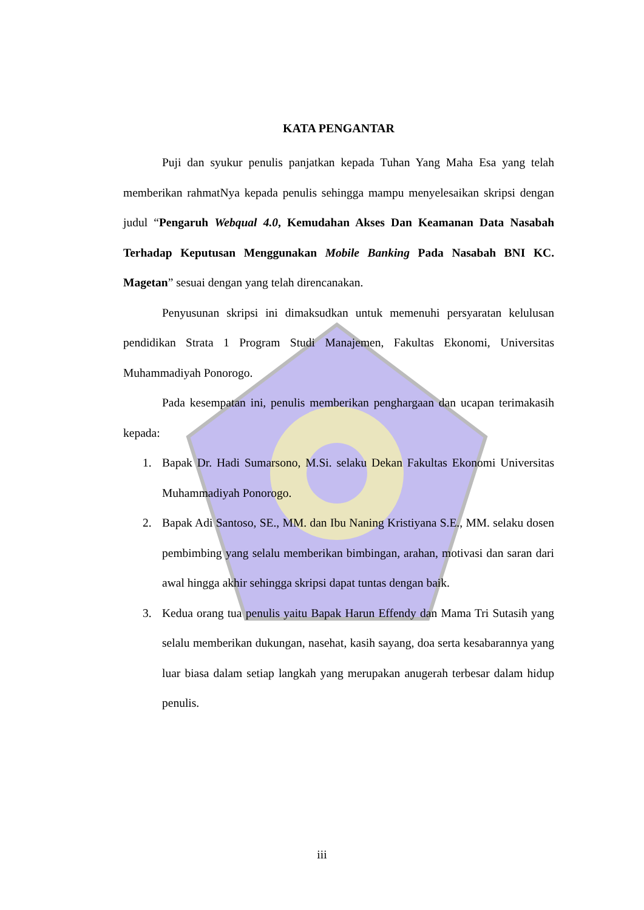KATA PENGANTAR
Puji dan syukur penulis panjatkan kepada Tuhan Yang Maha Esa yang telah memberikan rahmatNya kepada penulis sehingga mampu menyelesaikan skripsi dengan judul “Pengaruh Webqual 4.0, Kemudahan Akses Dan Keamanan Data Nasabah Terhadap Keputusan Menggunakan Mobile Banking Pada Nasabah BNI KC. Magetan” sesuai dengan yang telah direncanakan.
Penyusunan skripsi ini dimaksudkan untuk memenuhi persyaratan kelulusan pendidikan Strata 1 Program Studi Manajemen, Fakultas Ekonomi, Universitas Muhammadiyah Ponorogo.
Pada kesempatan ini, penulis memberikan penghargaan dan ucapan terimakasih kepada:
1. Bapak Dr. Hadi Sumarsono, M.Si. selaku Dekan Fakultas Ekonomi Universitas Muhammadiyah Ponorogo.
2. Bapak Adi Santoso, SE., MM. dan Ibu Naning Kristiyana S.E., MM. selaku dosen pembimbing yang selalu memberikan bimbingan, arahan, motivasi dan saran dari awal hingga akhir sehingga skripsi dapat tuntas dengan baik.
3. Kedua orang tua penulis yaitu Bapak Harun Effendy dan Mama Tri Sutasih yang selalu memberikan dukungan, nasehat, kasih sayang, doa serta kesabarannya yang luar biasa dalam setiap langkah yang merupakan anugerah terbesar dalam hidup penulis.
iii